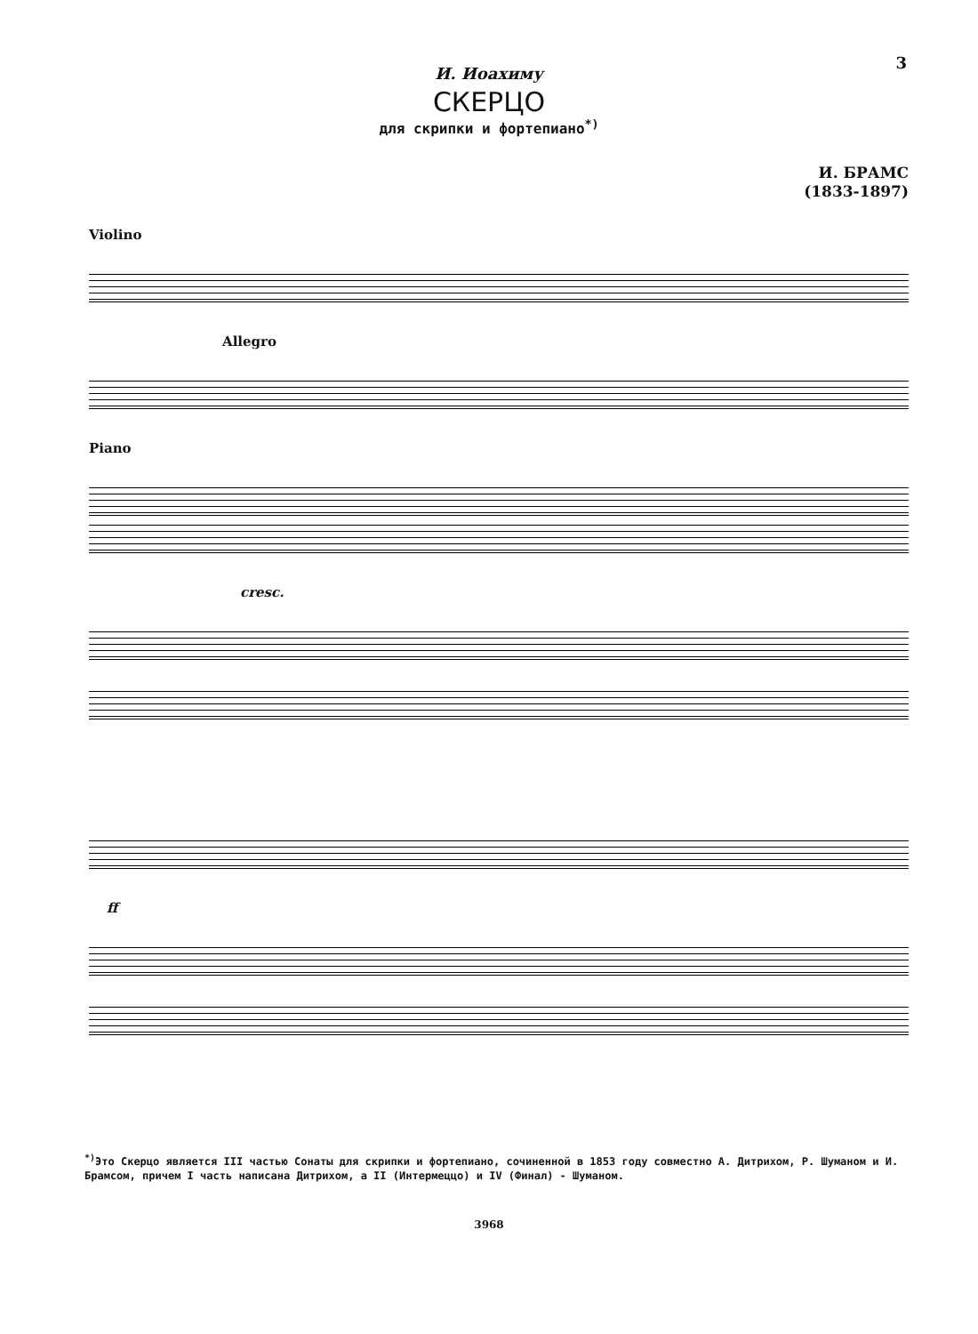3
И. Иоахиму
СКЕРЦО
для скрипки и фортепиано<sup>*)</sup>
И. БРАМС
(1833-1897)
Violino
Allegro
Piano
cresc.
ff
<sup>*)</sup> Это Скерцо является III частью Сонаты для скрипки и фортепиано, сочиненной в 1853 году совместно А. Дитрихом, Р. Шуманом и И. Брамсом, причем I часть написана Дитрихом, а II (Интермеццо) и IV (Финал) - Шуманом.
3968